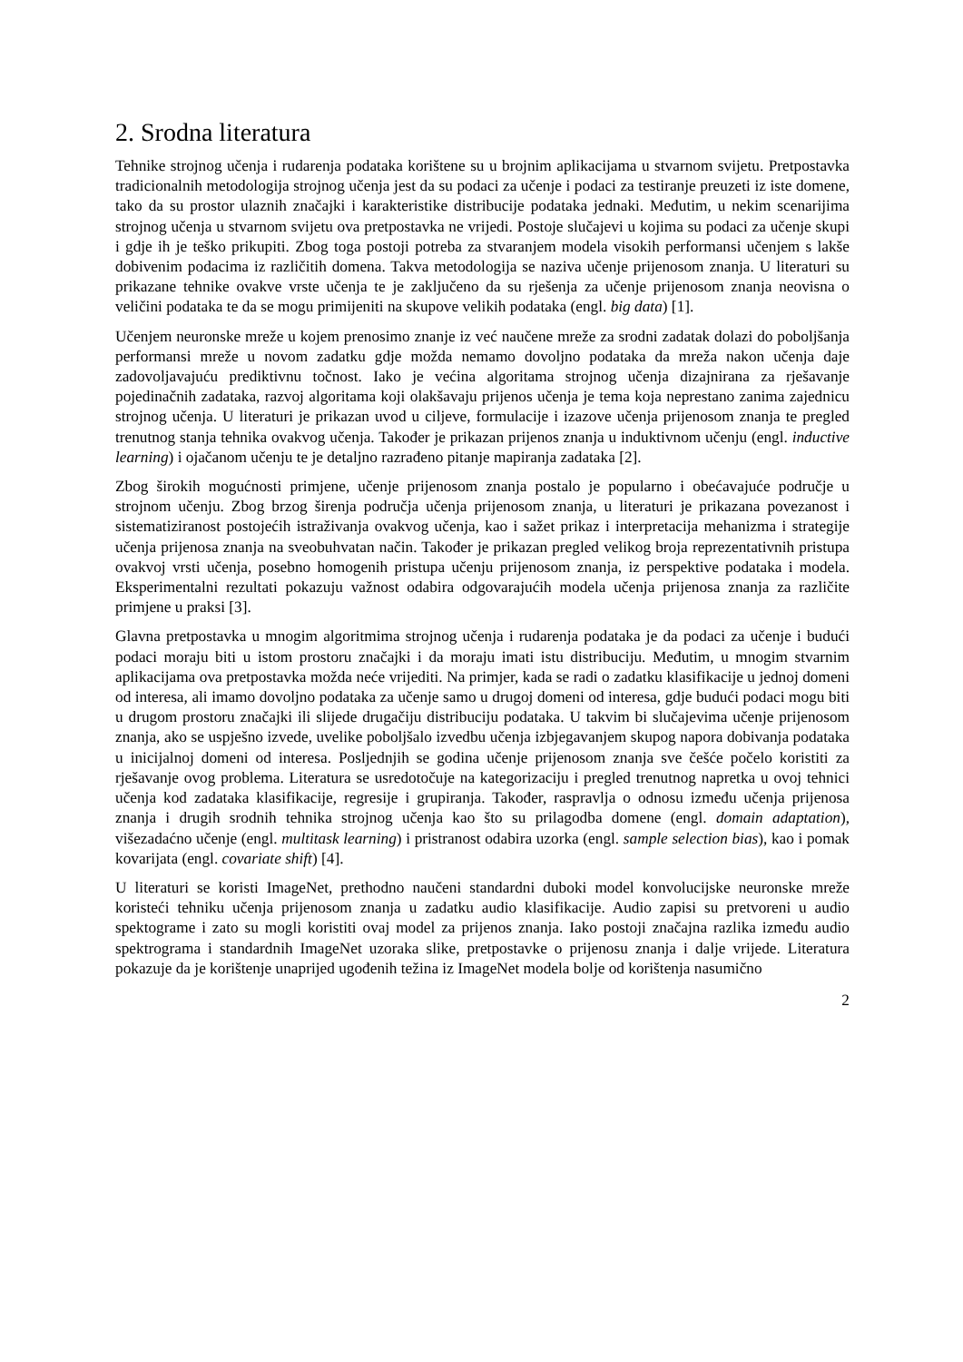2. Srodna literatura
Tehnike strojnog učenja i rudarenja podataka korištene su u brojnim aplikacijama u stvarnom svijetu. Pretpostavka tradicionalnih metodologija strojnog učenja jest da su podaci za učenje i podaci za testiranje preuzeti iz iste domene, tako da su prostor ulaznih značajki i karakteristike distribucije podataka jednaki. Međutim, u nekim scenarijima strojnog učenja u stvarnom svijetu ova pretpostavka ne vrijedi. Postoje slučajevi u kojima su podaci za učenje skupi i gdje ih je teško prikupiti. Zbog toga postoji potreba za stvaranjem modela visokih performansi učenjem s lakše dobivenim podacima iz različitih domena. Takva metodologija se naziva učenje prijenosom znanja. U literaturi su prikazane tehnike ovakve vrste učenja te je zaključeno da su rješenja za učenje prijenosom znanja neovisna o veličini podataka te da se mogu primijeniti na skupove velikih podataka (engl. big data) [1].
Učenjem neuronske mreže u kojem prenosimo znanje iz već naučene mreže za srodni zadatak dolazi do poboljšanja performansi mreže u novom zadatku gdje možda nemamo dovoljno podataka da mreža nakon učenja daje zadovoljavajuću prediktivnu točnost. Iako je većina algoritama strojnog učenja dizajnirana za rješavanje pojedinačnih zadataka, razvoj algoritama koji olakšavaju prijenos učenja je tema koja neprestano zanima zajednicu strojnog učenja. U literaturi je prikazan uvod u ciljeve, formulacije i izazove učenja prijenosom znanja te pregled trenutnog stanja tehnika ovakvog učenja. Također je prikazan prijenos znanja u induktivnom učenju (engl. inductive learning) i ojačanom učenju te je detaljno razrađeno pitanje mapiranja zadataka [2].
Zbog širokih mogućnosti primjene, učenje prijenosom znanja postalo je popularno i obećavajuće područje u strojnom učenju. Zbog brzog širenja područja učenja prijenosom znanja, u literaturi je prikazana povezanost i sistematiziranost postojećih istraživanja ovakvog učenja, kao i sažet prikaz i interpretacija mehanizma i strategije učenja prijenosa znanja na sveobuhvatan način. Također je prikazan pregled velikog broja reprezentativnih pristupa ovakvoj vrsti učenja, posebno homogenih pristupa učenju prijenosom znanja, iz perspektive podataka i modela. Eksperimentalni rezultati pokazuju važnost odabira odgovarajućih modela učenja prijenosa znanja za različite primjene u praksi [3].
Glavna pretpostavka u mnogim algoritmima strojnog učenja i rudarenja podataka je da podaci za učenje i budući podaci moraju biti u istom prostoru značajki i da moraju imati istu distribuciju. Međutim, u mnogim stvarnim aplikacijama ova pretpostavka možda neće vrijediti. Na primjer, kada se radi o zadatku klasifikacije u jednoj domeni od interesa, ali imamo dovoljno podataka za učenje samo u drugoj domeni od interesa, gdje budući podaci mogu biti u drugom prostoru značajki ili slijede drugačiju distribuciju podataka. U takvim bi slučajevima učenje prijenosom znanja, ako se uspješno izvede, uvelike poboljšalo izvedbu učenja izbjegavanjem skupog napora dobivanja podataka u inicijalnoj domeni od interesa. Posljednjih se godina učenje prijenosom znanja sve češće počelo koristiti za rješavanje ovog problema. Literatura se usredotočuje na kategorizaciju i pregled trenutnog napretka u ovoj tehnici učenja kod zadataka klasifikacije, regresije i grupiranja. Također, raspravlja o odnosu između učenja prijenosa znanja i drugih srodnih tehnika strojnog učenja kao što su prilagodba domene (engl. domain adaptation), višezadaćno učenje (engl. multitask learning) i pristranost odabira uzorka (engl. sample selection bias), kao i pomak kovarijata (engl. covariate shift) [4].
U literaturi se koristi ImageNet, prethodno naučeni standardni duboki model konvolucijske neuronske mreže koristeći tehniku učenja prijenosom znanja u zadatku audio klasifikacije. Audio zapisi su pretvoreni u audio spektograme i zato su mogli koristiti ovaj model za prijenos znanja. Iako postoji značajna razlika između audio spektrograma i standardnih ImageNet uzoraka slike, pretpostavke o prijenosu znanja i dalje vrijede. Literatura pokazuje da je korištenje unaprijed ugođenih težina iz ImageNet modela bolje od korištenja nasumično
2